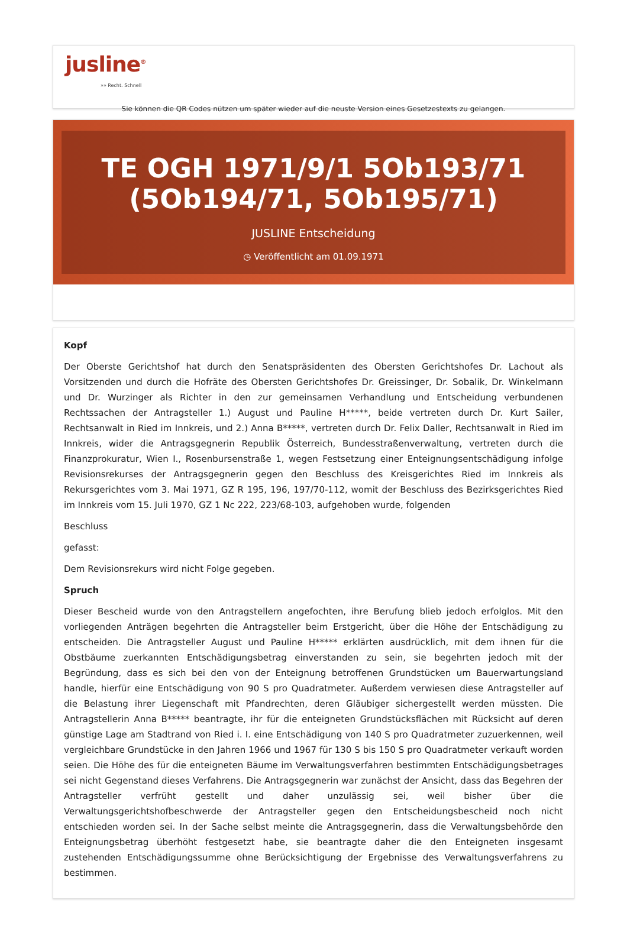jusline<sup>®</sup>
»» Recht. Schnell
Sie können die QR Codes nützen um später wieder auf die neuste Version eines Gesetzestexts zu gelangen.
TE OGH 1971/9/1 5Ob193/71 (5Ob194/71, 5Ob195/71)
JUSLINE Entscheidung
◷ Veröffentlicht am 01.09.1971
Kopf
Der Oberste Gerichtshof hat durch den Senatspräsidenten des Obersten Gerichtshofes Dr. Lachout als Vorsitzenden und durch die Hofräte des Obersten Gerichtshofes Dr. Greissinger, Dr. Sobalik, Dr. Winkelmann und Dr. Wurzinger als Richter in den zur gemeinsamen Verhandlung und Entscheidung verbundenen Rechtssachen der Antragsteller 1.) August und Pauline H*****, beide vertreten durch Dr. Kurt Sailer, Rechtsanwalt in Ried im Innkreis, und 2.) Anna B*****, vertreten durch Dr. Felix Daller, Rechtsanwalt in Ried im Innkreis, wider die Antragsgegnerin Republik Österreich, Bundesstraßenverwaltung, vertreten durch die Finanzprokuratur, Wien I., Rosenbursenstraße 1, wegen Festsetzung einer Enteignungsentschädigung infolge Revisionsrekurses der Antragsgegnerin gegen den Beschluss des Kreisgerichtes Ried im Innkreis als Rekursgerichtes vom 3. Mai 1971, GZ R 195, 196, 197/70-112, womit der Beschluss des Bezirksgerichtes Ried im Innkreis vom 15. Juli 1970, GZ 1 Nc 222, 223/68-103, aufgehoben wurde, folgenden
Beschluss
gefasst:
Dem Revisionsrekurs wird nicht Folge gegeben.
Spruch
Dieser Bescheid wurde von den Antragstellern angefochten, ihre Berufung blieb jedoch erfolglos. Mit den vorliegenden Anträgen begehrten die Antragsteller beim Erstgericht, über die Höhe der Entschädigung zu entscheiden. Die Antragsteller August und Pauline H***** erklärten ausdrücklich, mit dem ihnen für die Obstbäume zuerkannten Entschädigungsbetrag einverstanden zu sein, sie begehrten jedoch mit der Begründung, dass es sich bei den von der Enteignung betroffenen Grundstücken um Bauerwartungsland handle, hierfür eine Entschädigung von 90 S pro Quadratmeter. Außerdem verwiesen diese Antragsteller auf die Belastung ihrer Liegenschaft mit Pfandrechten, deren Gläubiger sichergestellt werden müssten. Die Antragstellerin Anna B***** beantragte, ihr für die enteigneten Grundstücksflächen mit Rücksicht auf deren günstige Lage am Stadtrand von Ried i. I. eine Entschädigung von 140 S pro Quadratmeter zuzuerkennen, weil vergleichbare Grundstücke in den Jahren 1966 und 1967 für 130 S bis 150 S pro Quadratmeter verkauft worden seien. Die Höhe des für die enteigneten Bäume im Verwaltungsverfahren bestimmten Entschädigungsbetrages sei nicht Gegenstand dieses Verfahrens. Die Antragsgegnerin war zunächst der Ansicht, dass das Begehren der Antragsteller verfrüht gestellt und daher unzulässig sei, weil bisher über die Verwaltungsgerichtshofbeschwerde der Antragsteller gegen den Entscheidungsbescheid noch nicht entschieden worden sei. In der Sache selbst meinte die Antragsgegnerin, dass die Verwaltungsbehörde den Enteignungsbetrag überhöht festgesetzt habe, sie beantragte daher die den Enteigneten insgesamt zustehenden Entschädigungssumme ohne Berücksichtigung der Ergebnisse des Verwaltungsverfahrens zu bestimmen.